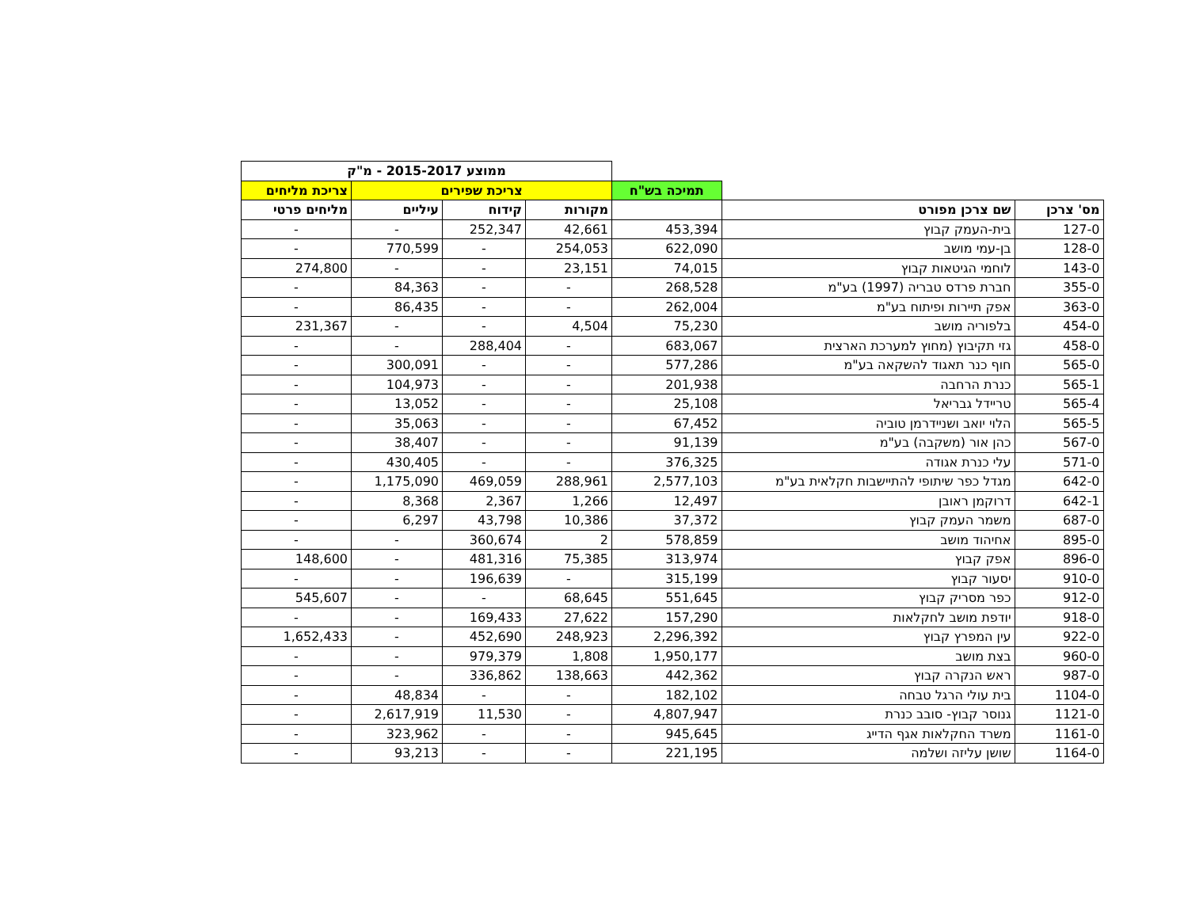| | | | ממוצע 2015-2017 - מ"ק | | | |
| --- | --- | --- | --- | --- | --- | --- |
| | | תמיכה בש"ח | צריכת שפירים | | | צריכת מליחים |
| מס' צרכן | שם צרכן מפורט | | מקורות | קידוח | עיליים | מליחים פרטי |
| 127-0 | בית-העמק קבוץ | 453,394 | 42,661 | 252,347 | - | - |
| 128-0 | בן-עמי מושב | 622,090 | 254,053 | - | 770,599 | - |
| 143-0 | לוחמי הגיטאות קבוץ | 74,015 | 23,151 | - | - | 274,800 |
| 355-0 | חברת פרדס טבריה (1997) בע"מ | 268,528 | - | - | 84,363 | - |
| 363-0 | אפק תיירות ופיתוח בע"מ | 262,004 | - | - | 86,435 | - |
| 454-0 | בלפוריה מושב | 75,230 | 4,504 | - | - | 231,367 |
| 458-0 | גזי תקיבוץ (מחוץ למערכת הארצית | 683,067 | - | 288,404 | - | - |
| 565-0 | חוף כנר תאגוד להשקאה בע"מ | 577,286 | - | - | 300,091 | - |
| 565-1 | כנרת הרחבה | 201,938 | - | - | 104,973 | - |
| 565-4 | טריידל גבריאל | 25,108 | - | - | 13,052 | - |
| 565-5 | הלוי יואב ושניידרמן טוביה | 67,452 | - | - | 35,063 | - |
| 567-0 | כהן אור (משקבה) בע"מ | 91,139 | - | - | 38,407 | - |
| 571-0 | עלי כנרת אגודה | 376,325 | - | - | 430,405 | - |
| 642-0 | מגדל כפר שיתופי להתיישבות חקלאית בע"מ | 2,577,103 | 288,961 | 469,059 | 1,175,090 | - |
| 642-1 | דרוקמן ראובן | 12,497 | 1,266 | 2,367 | 8,368 | - |
| 687-0 | משמר העמק קבוץ | 37,372 | 10,386 | 43,798 | 6,297 | - |
| 895-0 | אחיהוד מושב | 578,859 | 2 | 360,674 | - | - |
| 896-0 | אפק קבוץ | 313,974 | 75,385 | 481,316 | - | 148,600 |
| 910-0 | יסעור קבוץ | 315,199 | - | 196,639 | - | - |
| 912-0 | כפר מסריק קבוץ | 551,645 | 68,645 | - | - | 545,607 |
| 918-0 | יודפת מושב לחקלאות | 157,290 | 27,622 | 169,433 | - | - |
| 922-0 | עין המפרץ קבוץ | 2,296,392 | 248,923 | 452,690 | - | 1,652,433 |
| 960-0 | בצת מושב | 1,950,177 | 1,808 | 979,379 | - | - |
| 987-0 | ראש הנקרה קבוץ | 442,362 | 138,663 | 336,862 | - | - |
| 1104-0 | בית עולי הרגל טבחה | 182,102 | - | - | 48,834 | - |
| 1121-0 | גנוסר קבוץ- סובב כנרת | 4,807,947 | - | 11,530 | 2,617,919 | - |
| 1161-0 | משרד החקלאות אגף הדייג | 945,645 | - | - | 323,962 | - |
| 1164-0 | שושן עליזה ושלמה | 221,195 | - | - | 93,213 | - |